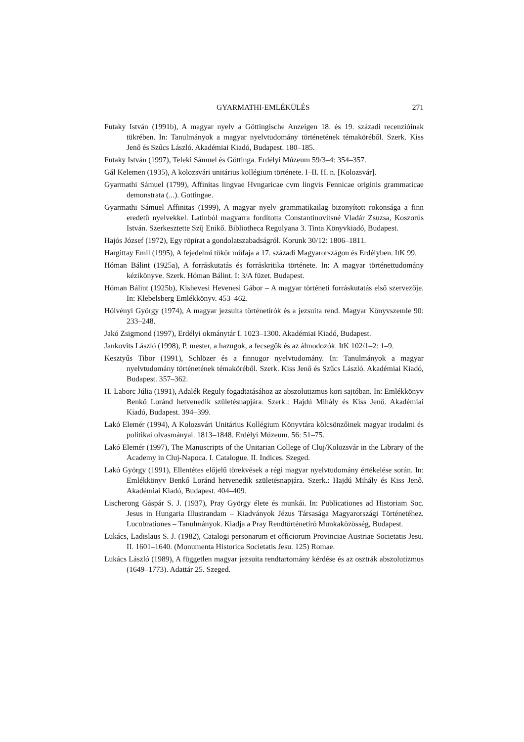GYARMATHI-EMLÉKÜLÉS 271
Futaky István (1991b), A magyar nyelv a Göttingische Anzeigen 18. és 19. századi recenzióinak tükrében. In: Tanulmányok a magyar nyelvtudomány történetének témaköréből. Szerk. Kiss Jenő és Szűcs László. Akadémiai Kiadó, Budapest. 180–185.
Futaky István (1997), Teleki Sámuel és Göttinga. Erdélyi Múzeum 59/3–4: 354–357.
Gál Kelemen (1935), A kolozsvári unitárius kollégium története. I–II. H. n. [Kolozsvár].
Gyarmathi Sámuel (1799), Affinitas lingvae Hvngaricae cvm lingvis Fennicae originis grammaticae demonstrata (...). Gottingae.
Gyarmathi Sámuel Affinitas (1999), A magyar nyelv grammatikailag bizonyított rokonsága a finn eredetű nyelvekkel. Latinból magyarra fordította Constantinovitsné Vladár Zsuzsa, Koszorús István. Szerkesztette Szíj Enikő. Bibliotheca Regulyana 3. Tinta Könyvkiadó, Budapest.
Hajós József (1972), Egy röpirat a gondolatszabadságról. Korunk 30/12: 1806–1811.
Hargittay Emil (1995), A fejedelmi tükör műfaja a 17. századi Magyarországon és Erdélyben. ItK 99.
Hóman Bálint (1925a), A forráskutatás és forráskritika története. In: A magyar történettudomány kézikönyve. Szerk. Hóman Bálint. I: 3/A füzet. Budapest.
Hóman Bálint (1925b), Kishevesi Hevenesi Gábor – A magyar történeti forráskutatás első szervezője. In: Klebelsberg Emlékkönyv. 453–462.
Hölvényi György (1974), A magyar jezsuita történetírók és a jezsuita rend. Magyar Könyvszemle 90: 233–248.
Jakó Zsigmond (1997), Erdélyi okmánytár I. 1023–1300. Akadémiai Kiadó, Budapest.
Jankovits László (1998), P. mester, a hazugok, a fecsegők és az álmodozók. ItK 102/1–2: 1–9.
Kesztyűs Tibor (1991), Schlözer és a finnugor nyelvtudomány. In: Tanulmányok a magyar nyelvtudomány történetének témaköréből. Szerk. Kiss Jenő és Szűcs László. Akadémiai Kiadó, Budapest. 357–362.
H. Laborc Júlia (1991), Adalék Reguly fogadtatásához az abszolutizmus kori sajtóban. In: Emlékkönyv Benkő Loránd hetvenedik születésnapjára. Szerk.: Hajdú Mihály és Kiss Jenő. Akadémiai Kiadó, Budapest. 394–399.
Lakó Elemér (1994), A Kolozsvári Unitárius Kollégium Könyvtára kölcsönzőinek magyar irodalmi és politikai olvasmányai. 1813–1848. Erdélyi Múzeum. 56: 51–75.
Lakó Elemér (1997), The Manuscripts of the Unitarian College of Cluj/Kolozsvár in the Library of the Academy in Cluj-Napoca. I. Catalogue. II. Indices. Szeged.
Lakó György (1991), Ellentétes előjelű törekvések a régi magyar nyelvtudomány értékelése során. In: Emlékkönyv Benkő Loránd hetvenedik születésnapjára. Szerk.: Hajdú Mihály és Kiss Jenő. Akadémiai Kiadó, Budapest. 404–409.
Lischerong Gáspár S. J. (1937), Pray György élete és munkái. In: Publicationes ad Historiam Soc. Jesus in Hungaria Illustrandam – Kiadványok Jézus Társasága Magyarországi Történetéhez. Lucubrationes – Tanulmányok. Kiadja a Pray Rendtörténetíró Munkaközösség, Budapest.
Lukács, Ladislaus S. J. (1982), Catalogi personarum et officiorum Provinciae Austriae Societatis Jesu. II. 1601–1640. (Monumenta Historica Societatis Jesu. 125) Romae.
Lukács László (1989), A független magyar jezsuita rendtartomány kérdése és az osztrák abszolutizmus (1649–1773). Adattár 25. Szeged.